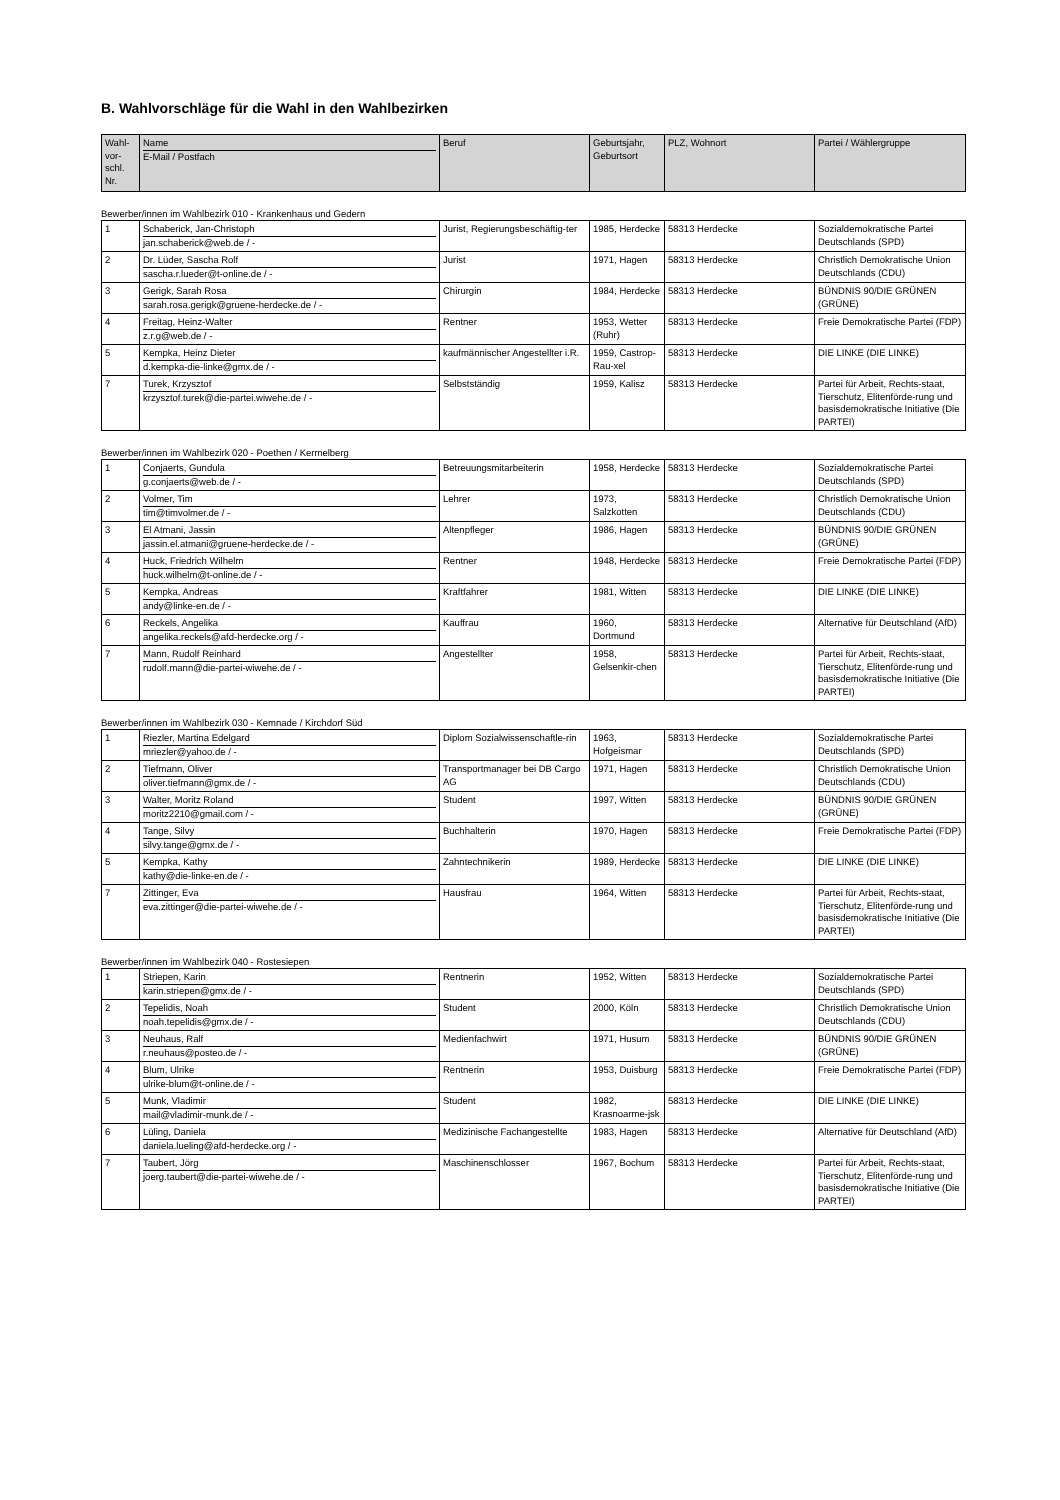B. Wahlvorschläge für die Wahl in den Wahlbezirken
| Wahl-vor-schl. Nr. | Name E-Mail / Postfach | Beruf | Geburtsjahr, Geburtsort | PLZ, Wohnort | Partei / Wählergruppe |
| --- | --- | --- | --- | --- | --- |
Bewerber/innen im Wahlbezirk 010 - Krankenhaus und Gedern
| 1 | Schaberick, Jan-Christoph jan.schaberick@web.de / - | Jurist, Regierungsbeschäftig-ter | 1985, Herdecke | 58313 Herdecke | Sozialdemokratische Partei Deutschlands (SPD) |
| 2 | Dr. Lüder, Sascha Rolf sascha.r.lueder@t-online.de / - | Jurist | 1971, Hagen | 58313 Herdecke | Christlich Demokratische Union Deutschlands (CDU) |
| 3 | Gerigk, Sarah Rosa sarah.rosa.gerigk@gruene-herdecke.de / - | Chirurgin | 1984, Herdecke | 58313 Herdecke | BÜNDNIS 90/DIE GRÜNEN (GRÜNE) |
| 4 | Freitag, Heinz-Walter z.r.g@web.de / - | Rentner | 1953, Wetter (Ruhr) | 58313 Herdecke | Freie Demokratische Partei (FDP) |
| 5 | Kempka, Heinz Dieter d.kempka-die-linke@gmx.de / - | kaufmännischer Angestellter i.R. | 1959, Castrop-Rau-xel | 58313 Herdecke | DIE LINKE (DIE LINKE) |
| 7 | Turek, Krzysztof krzysztof.turek@die-partei.wiwehe.de / - | Selbstständig | 1959, Kalisz | 58313 Herdecke | Partei für Arbeit, Rechts-staat, Tierschutz, Elitenförde-rung und basisdemokratische Initiative (Die PARTEI) |
Bewerber/innen im Wahlbezirk 020 - Poethen / Kermelberg
| 1 | Conjaerts, Gundula g.conjaerts@web.de / - | Betreuungsmitarbeiterin | 1958, Herdecke | 58313 Herdecke | Sozialdemokratische Partei Deutschlands (SPD) |
| 2 | Volmer, Tim tim@timvolmer.de / - | Lehrer | 1973, Salzkotten | 58313 Herdecke | Christlich Demokratische Union Deutschlands (CDU) |
| 3 | El Atmani, Jassin jassin.el.atmani@gruene-herdecke.de / - | Altenpfleger | 1986, Hagen | 58313 Herdecke | BÜNDNIS 90/DIE GRÜNEN (GRÜNE) |
| 4 | Huck, Friedrich Wilhelm huck.wilhelm@t-online.de / - | Rentner | 1948, Herdecke | 58313 Herdecke | Freie Demokratische Partei (FDP) |
| 5 | Kempka, Andreas andy@linke-en.de / - | Kraftfahrer | 1981, Witten | 58313 Herdecke | DIE LINKE (DIE LINKE) |
| 6 | Reckels, Angelika angelika.reckels@afd-herdecke.org / - | Kauffrau | 1960, Dortmund | 58313 Herdecke | Alternative für Deutschland (AfD) |
| 7 | Mann, Rudolf Reinhard rudolf.mann@die-partei-wiwehe.de / - | Angestellter | 1958, Gelsenkir-chen | 58313 Herdecke | Partei für Arbeit, Rechts-staat, Tierschutz, Elitenförde-rung und basisdemokratische Initiative (Die PARTEI) |
Bewerber/innen im Wahlbezirk 030 - Kemnade / Kirchdorf Süd
| 1 | Riezler, Martina Edelgard mriezler@yahoo.de / - | Diplom Sozialwissenschaftle-rin | 1963, Hofgeismar | 58313 Herdecke | Sozialdemokratische Partei Deutschlands (SPD) |
| 2 | Tiefmann, Oliver oliver.tiefmann@gmx.de / - | Transportmanager bei DB Cargo AG | 1971, Hagen | 58313 Herdecke | Christlich Demokratische Union Deutschlands (CDU) |
| 3 | Walter, Moritz Roland moritz2210@gmail.com / - | Student | 1997, Witten | 58313 Herdecke | BÜNDNIS 90/DIE GRÜNEN (GRÜNE) |
| 4 | Tange, Silvy silvy.tange@gmx.de / - | Buchhalterin | 1970, Hagen | 58313 Herdecke | Freie Demokratische Partei (FDP) |
| 5 | Kempka, Kathy kathy@die-linke-en.de / - | Zahntechnikerin | 1989, Herdecke | 58313 Herdecke | DIE LINKE (DIE LINKE) |
| 7 | Zittinger, Eva eva.zittinger@die-partei-wiwehe.de / - | Hausfrau | 1964, Witten | 58313 Herdecke | Partei für Arbeit, Rechts-staat, Tierschutz, Elitenförde-rung und basisdemokratische Initiative (Die PARTEI) |
Bewerber/innen im Wahlbezirk 040 - Rostesiepen
| 1 | Striepen, Karin karin.striepen@gmx.de / - | Rentnerin | 1952, Witten | 58313 Herdecke | Sozialdemokratische Partei Deutschlands (SPD) |
| 2 | Tepelidis, Noah noah.tepelidis@gmx.de / - | Student | 2000, Köln | 58313 Herdecke | Christlich Demokratische Union Deutschlands (CDU) |
| 3 | Neuhaus, Ralf r.neuhaus@posteo.de / - | Medienfachwirt | 1971, Husum | 58313 Herdecke | BÜNDNIS 90/DIE GRÜNEN (GRÜNE) |
| 4 | Blum, Ulrike ulrike-blum@t-online.de / - | Rentnerin | 1953, Duisburg | 58313 Herdecke | Freie Demokratische Partei (FDP) |
| 5 | Munk, Vladimir mail@vladimir-munk.de / - | Student | 1982, Krasnoarme-jsk | 58313 Herdecke | DIE LINKE (DIE LINKE) |
| 6 | Lüling, Daniela daniela.lueling@afd-herdecke.org / - | Medizinische Fachangestellte | 1983, Hagen | 58313 Herdecke | Alternative für Deutschland (AfD) |
| 7 | Taubert, Jörg joerg.taubert@die-partei-wiwehe.de / - | Maschinenschlosser | 1967, Bochum | 58313 Herdecke | Partei für Arbeit, Rechts-staat, Tierschutz, Elitenförde-rung und basisdemokratische Initiative (Die PARTEI) |